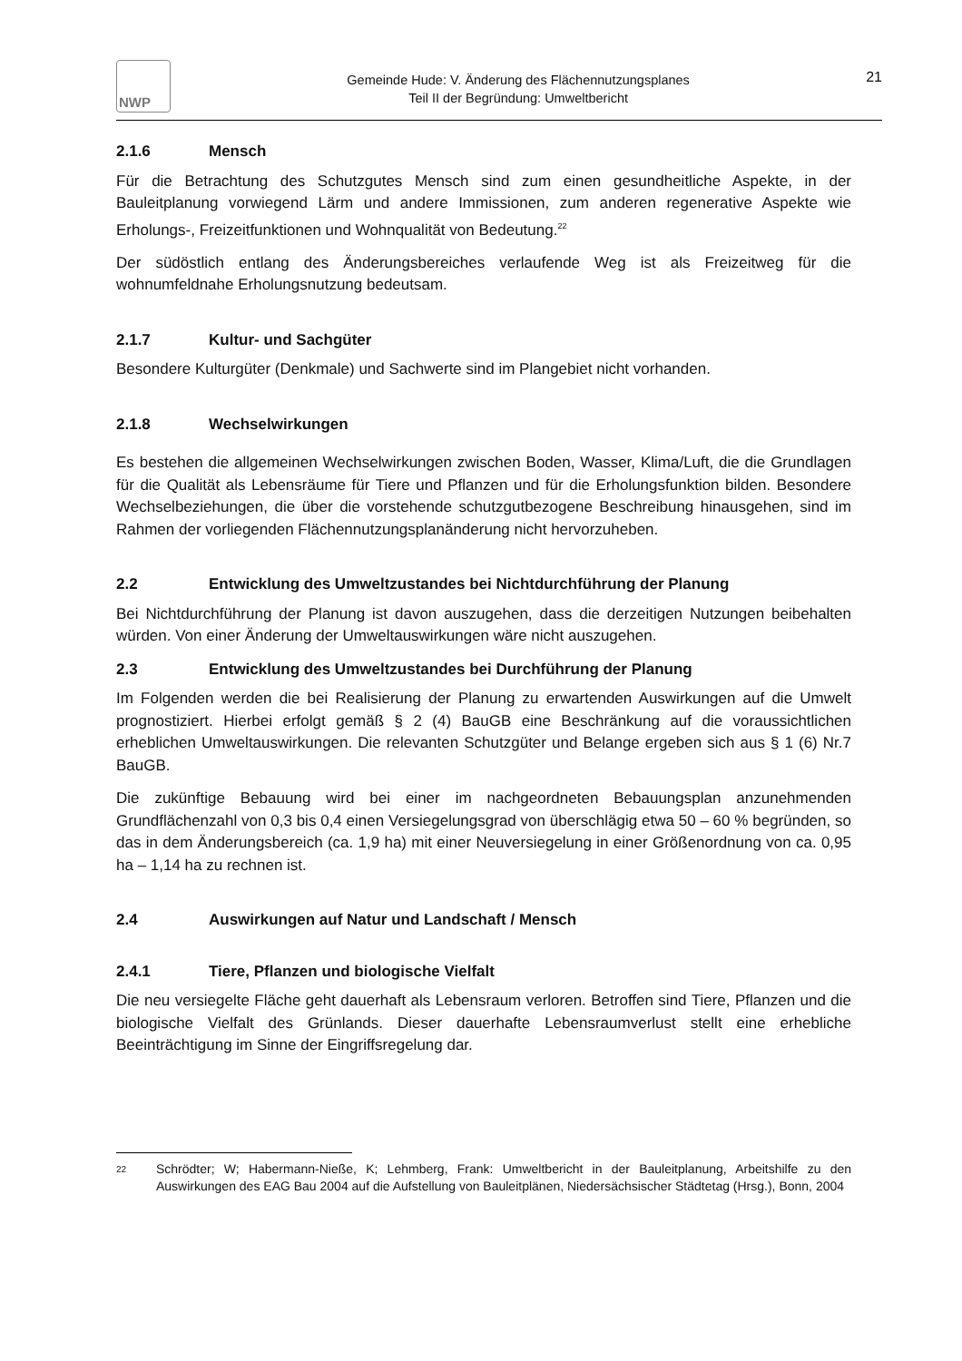NWP
Gemeinde Hude: V. Änderung des Flächennutzungsplanes
Teil II der Begründung: Umweltbericht
21
2.1.6 Mensch
Für die Betrachtung des Schutzgutes Mensch sind zum einen gesundheitliche Aspekte, in der Bauleitplanung vorwiegend Lärm und andere Immissionen, zum anderen regenerative Aspekte wie Erholungs-, Freizeitfunktionen und Wohnqualität von Bedeutung.<sup>22</sup>
Der südöstlich entlang des Änderungsbereiches verlaufende Weg ist als Freizeitweg für die wohnumfeldnahe Erholungsnutzung bedeutsam.
2.1.7 Kultur- und Sachgüter
Besondere Kulturgüter (Denkmale) und Sachwerte sind im Plangebiet nicht vorhanden.
2.1.8 Wechselwirkungen
Es bestehen die allgemeinen Wechselwirkungen zwischen Boden, Wasser, Klima/Luft, die die Grundlagen für die Qualität als Lebensräume für Tiere und Pflanzen und für die Erholungsfunktion bilden. Besondere Wechselbeziehungen, die über die vorstehende schutzgutbezogene Beschreibung hinausgehen, sind im Rahmen der vorliegenden Flächennutzungsplanänderung nicht hervorzuheben.
2.2 Entwicklung des Umweltzustandes bei Nichtdurchführung der Planung
Bei Nichtdurchführung der Planung ist davon auszugehen, dass die derzeitigen Nutzungen beibehalten würden. Von einer Änderung der Umweltauswirkungen wäre nicht auszugehen.
2.3 Entwicklung des Umweltzustandes bei Durchführung der Planung
Im Folgenden werden die bei Realisierung der Planung zu erwartenden Auswirkungen auf die Umwelt prognostiziert. Hierbei erfolgt gemäß § 2 (4) BauGB eine Beschränkung auf die voraussichtlichen erheblichen Umweltauswirkungen. Die relevanten Schutzgüter und Belange ergeben sich aus § 1 (6) Nr.7 BauGB.
Die zukünftige Bebauung wird bei einer im nachgeordneten Bebauungsplan anzunehmenden Grundflächenzahl von 0,3 bis 0,4 einen Versiegelungsgrad von überschlägig etwa 50 – 60 % begründen, so das in dem Änderungsbereich (ca. 1,9 ha) mit einer Neuversiegelung in einer Größenordnung von ca. 0,95 ha – 1,14 ha zu rechnen ist.
2.4 Auswirkungen auf Natur und Landschaft / Mensch
2.4.1 Tiere, Pflanzen und biologische Vielfalt
Die neu versiegelte Fläche geht dauerhaft als Lebensraum verloren. Betroffen sind Tiere, Pflanzen und die biologische Vielfalt des Grünlands. Dieser dauerhafte Lebensraumverlust stellt eine erhebliche Beeinträchtigung im Sinne der Eingriffsregelung dar.
22
Schrödter; W; Habermann-Nieße, K; Lehmberg, Frank: Umweltbericht in der Bauleitplanung, Arbeitshilfe zu den Auswirkungen des EAG Bau 2004 auf die Aufstellung von Bauleitplänen, Niedersächsischer Städtetag (Hrsg.), Bonn, 2004